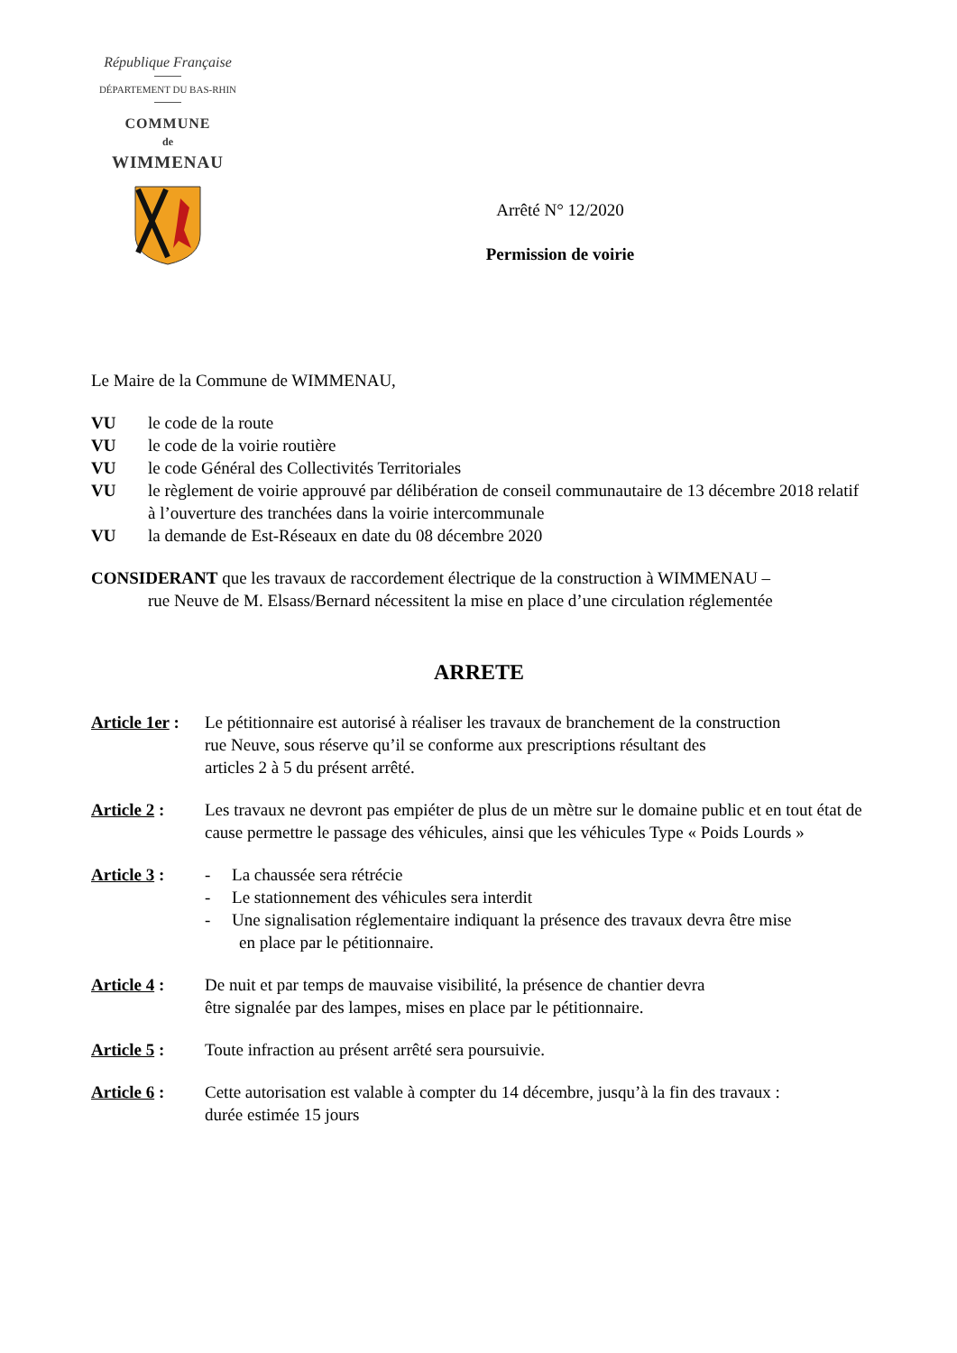République Française
DÉPARTEMENT DU BAS-RHIN
COMMUNE
de
WIMMENAU
Arrêté N° 12/2020
Permission de voirie
Le Maire de la Commune de WIMMENAU,
VU le code de la route
VU le code de la voirie routière
VU le code Général des Collectivités Territoriales
VU le règlement de voirie approuvé par délibération de conseil communautaire de 13 décembre 2018 relatif à l’ouverture des tranchées dans la voirie intercommunale
VU la demande de Est-Réseaux en date du 08 décembre 2020
CONSIDERANT que les travaux de raccordement électrique de la construction à WIMMENAU –
rue Neuve de M. Elsass/Bernard nécessitent la mise en place d’une circulation réglementée
ARRETE
Article 1er : Le pétitionnaire est autorisé à réaliser les travaux de branchement de la construction
rue Neuve, sous réserve qu’il se conforme aux prescriptions résultant des
articles 2 à 5 du présent arrêté.
Article 2 : Les travaux ne devront pas empiéter de plus de un mètre sur le domaine public et en tout état de cause permettre le passage des véhicules, ainsi que les véhicules Type « Poids Lourds »
Article 3 : - La chaussée sera rétrécie
- Le stationnement des véhicules sera interdit
- Une signalisation réglementaire indiquant la présence des travaux devra être mise
en place par le pétitionnaire.
Article 4 : De nuit et par temps de mauvaise visibilité, la présence de chantier devra
être signalée par des lampes, mises en place par le pétitionnaire.
Article 5 : Toute infraction au présent arrêté sera poursuivie.
Article 6 : Cette autorisation est valable à compter du 14 décembre, jusqu’à la fin des travaux :
durée estimée 15 jours